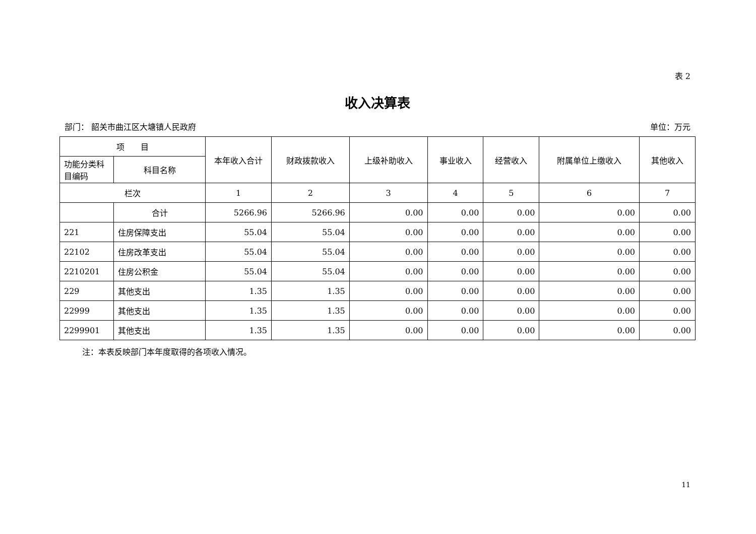表 2
收入决算表
部门： 韶关市曲江区大塘镇人民政府 单位：万元
| 项 目 | | 本年收入合计 | 财政拨款收入 | 上级补助收入 | 事业收入 | 经营收入 | 附属单位上缴收入 | 其他收入 |
| --- | --- | --- | --- | --- | --- | --- | --- | --- |
| 功能分类科目编码 | 科目名称 | | | | | | | |
| 栏次 | | 1 | 2 | 3 | 4 | 5 | 6 | 7 |
| | 合计 | 5266.96 | 5266.96 | 0.00 | 0.00 | 0.00 | 0.00 | 0.00 |
| 221 | 住房保障支出 | 55.04 | 55.04 | 0.00 | 0.00 | 0.00 | 0.00 | 0.00 |
| 22102 | 住房改革支出 | 55.04 | 55.04 | 0.00 | 0.00 | 0.00 | 0.00 | 0.00 |
| 2210201 | 住房公积金 | 55.04 | 55.04 | 0.00 | 0.00 | 0.00 | 0.00 | 0.00 |
| 229 | 其他支出 | 1.35 | 1.35 | 0.00 | 0.00 | 0.00 | 0.00 | 0.00 |
| 22999 | 其他支出 | 1.35 | 1.35 | 0.00 | 0.00 | 0.00 | 0.00 | 0.00 |
| 2299901 | 其他支出 | 1.35 | 1.35 | 0.00 | 0.00 | 0.00 | 0.00 | 0.00 |
注：本表反映部门本年度取得的各项收入情况。
11